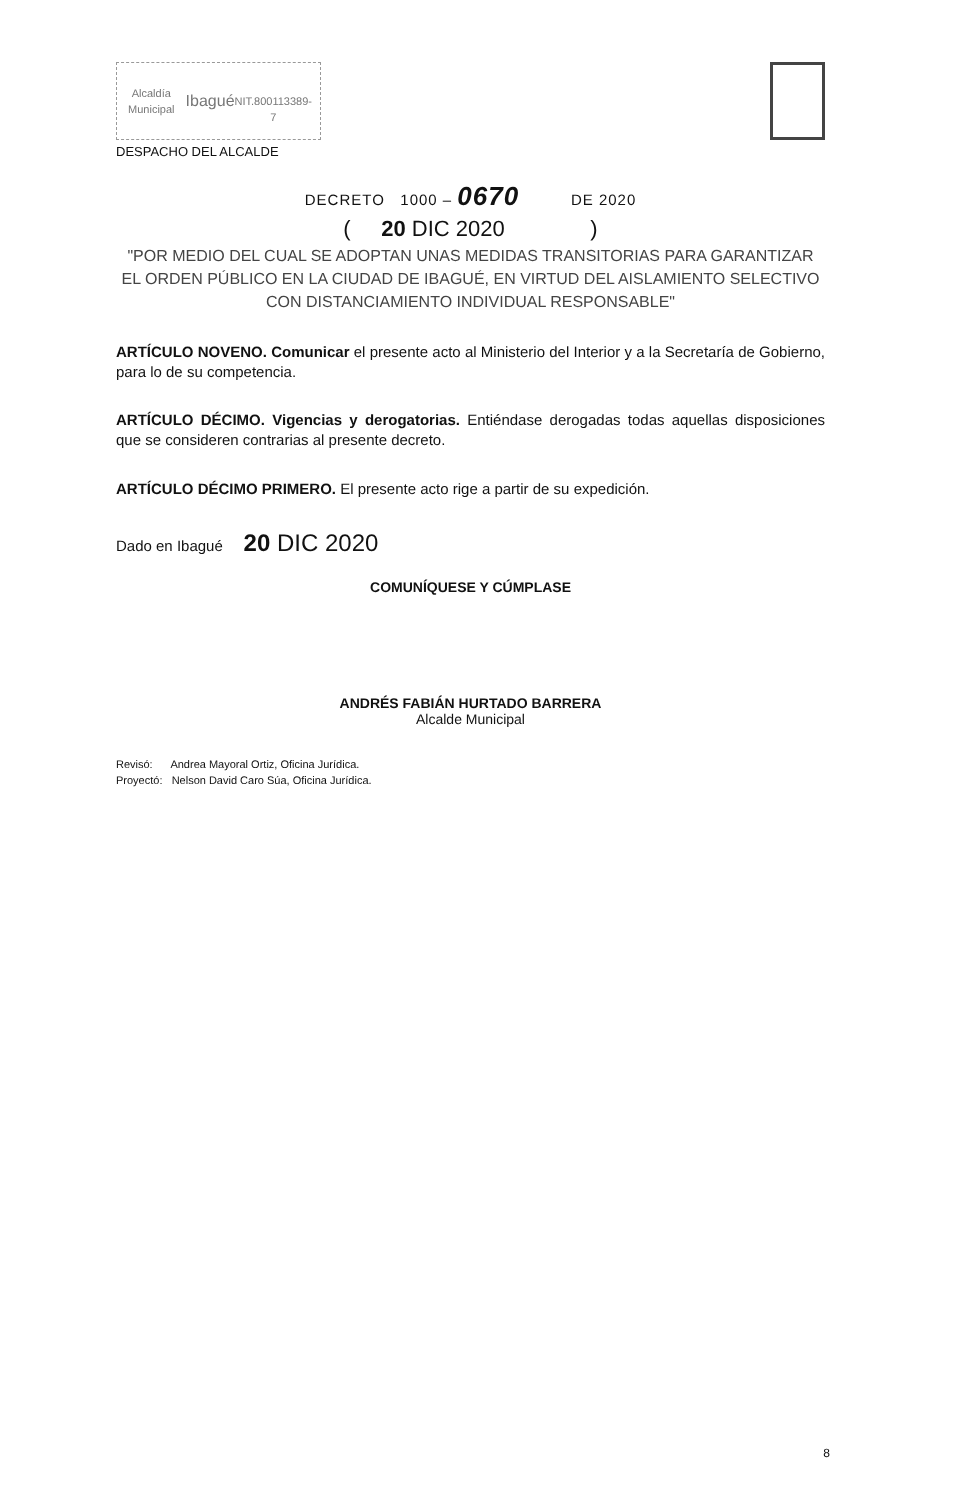Alcaldía Municipal
Ibagué
NIT.800113389-7
DESPACHO DEL ALCALDE
DECRETO 1000 – 0670 DE 2020
( 20 DIC 2020 )
"POR MEDIO DEL CUAL SE ADOPTAN UNAS MEDIDAS TRANSITORIAS PARA GARANTIZAR EL ORDEN PÚBLICO EN LA CIUDAD DE IBAGUÉ, EN VIRTUD DEL AISLAMIENTO SELECTIVO CON DISTANCIAMIENTO INDIVIDUAL RESPONSABLE"
ARTÍCULO NOVENO. Comunicar el presente acto al Ministerio del Interior y a la Secretaría de Gobierno, para lo de su competencia.
ARTÍCULO DÉCIMO. Vigencias y derogatorias. Entiéndase derogadas todas aquellas disposiciones que se consideren contrarias al presente decreto.
ARTÍCULO DÉCIMO PRIMERO. El presente acto rige a partir de su expedición.
Dado en Ibagué 20 DIC 2020
COMUNÍQUESE Y CÚMPLASE
ANDRÉS FABIÁN HURTADO BARRERA
Alcalde Municipal
Revisó: Andrea Mayoral Ortiz, Oficina Jurídica.
Proyectó: Nelson David Caro Súa, Oficina Jurídica.
8